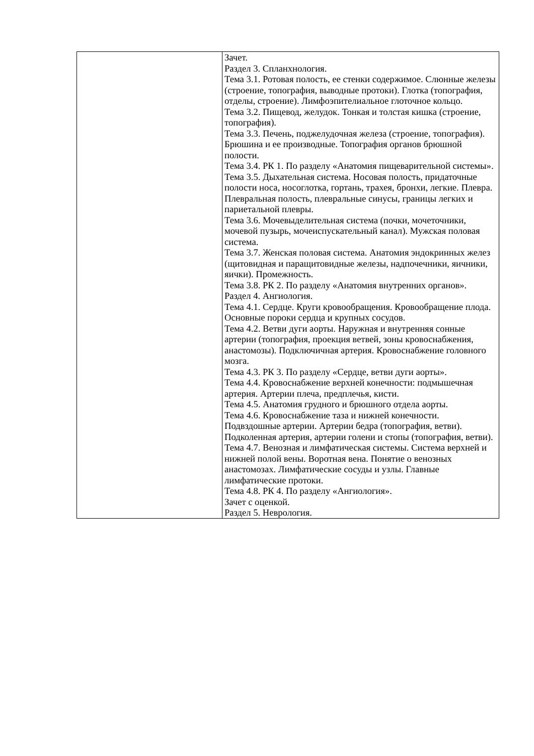| | Зачет. Раздел 3. Спланхнология. Тема 3.1. Ротовая полость, ее стенки содержимое. Слюнные железы (строение, топография, выводные протоки). Глотка (топография, отделы, строение). Лимфоэпителиальное глоточное кольцо. Тема 3.2. Пищевод, желудок. Тонкая и толстая кишка (строение, топография). Тема 3.3. Печень, поджелудочная железа (строение, топография). Брюшина и ее производные. Топография органов брюшной полости. Тема 3.4. РК 1. По разделу «Анатомия пищеварительной системы». Тема 3.5. Дыхательная система. Носовая полость, придаточные полости носа, носоглотка, гортань, трахея, бронхи, легкие. Плевра. Плевральная полость, плевральные синусы, границы легких и париетальной плевры. Тема 3.6. Мочевыделительная система (почки, мочеточники, мочевой пузырь, мочеиспускательный канал). Мужская половая система. Тема 3.7. Женская половая система. Анатомия эндокринных желез (щитовидная и паращитовидные железы, надпочечники, яичники, яички). Промежность. Тема 3.8. РК 2. По разделу «Анатомия внутренних органов». Раздел 4. Ангиология. Тема 4.1. Сердце. Круги кровообращения. Кровообращение плода. Основные пороки сердца и крупных сосудов. Тема 4.2. Ветви дуги аорты. Наружная и внутренняя сонные артерии (топография, проекция ветвей, зоны кровоснабжения, анастомозы). Подключичная артерия. Кровоснабжение головного мозга. Тема 4.3. РК 3. По разделу «Сердце, ветви дуги аорты». Тема 4.4. Кровоснабжение верхней конечности: подмышечная артерия. Артерии плеча, предплечья, кисти. Тема 4.5. Анатомия грудного и брюшного отдела аорты. Тема 4.6. Кровоснабжение таза и нижней конечности. Подвздошные артерии. Артерии бедра (топография, ветви). Подколенная артерия, артерии голени и стопы (топография, ветви). Тема 4.7. Венозная и лимфатическая системы. Система верхней и нижней полой вены. Воротная вена. Понятие о венозных анастомозах. Лимфатические сосуды и узлы. Главные лимфатические протоки. Тема 4.8. РК 4. По разделу «Ангиология». Зачет с оценкой. Раздел 5. Неврология. |